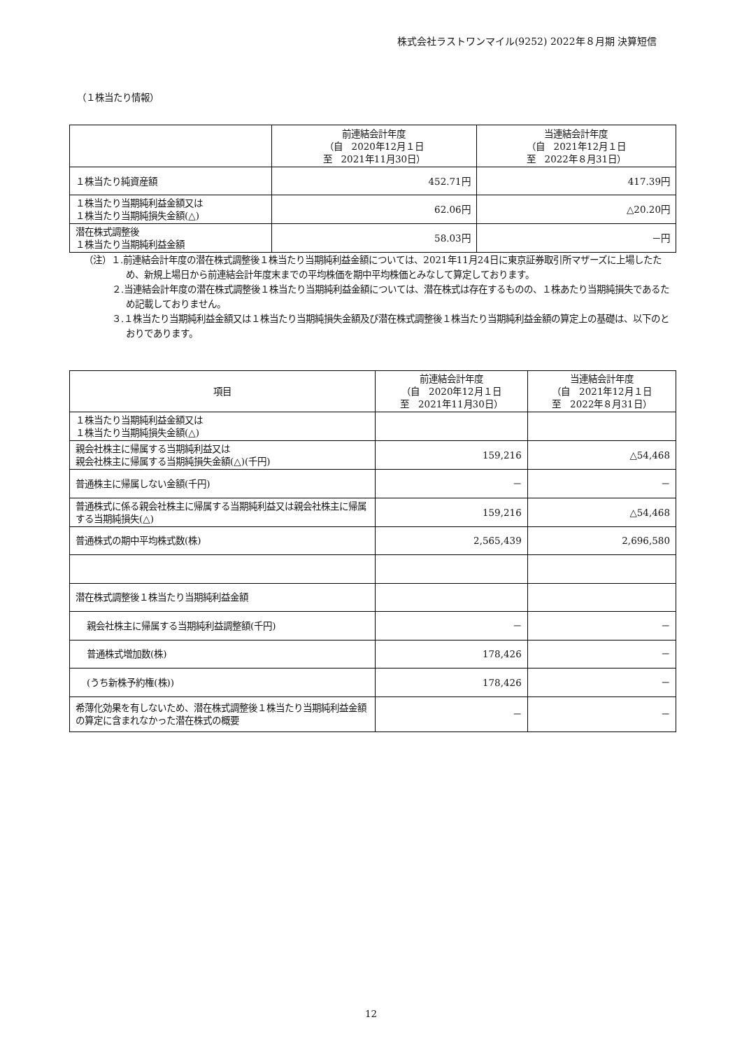株式会社ラストワンマイル(9252) 2022年８月期 決算短信
（１株当たり情報）
| | 前連結会計年度 （自 2020年12月１日 至 2021年11月30日） | 当連結会計年度 （自 2021年12月１日 至 2022年８月31日） |
| --- | --- | --- |
| １株当たり純資産額 | 452.71円 | 417.39円 |
| １株当たり当期純利益金額又は １株当たり当期純損失金額(△) | 62.06円 | △20.20円 |
| 潜在株式調整後 １株当たり当期純利益金額 | 58.03円 | －円 |
（注）１.前連結会計年度の潜在株式調整後１株当たり当期純利益金額については、2021年11月24日に東京証券取引所マザーズに上場したため、新規上場日から前連結会計年度末までの平均株価を期中平均株価とみなして算定しております。
２.当連結会計年度の潜在株式調整後１株当たり当期純利益金額については、潜在株式は存在するものの、１株あたり当期純損失であるため記載しておりません。
３.１株当たり当期純利益金額又は１株当たり当期純損失金額及び潜在株式調整後１株当たり当期純利益金額の算定上の基礎は、以下のとおりであります。
| 項目 | 前連結会計年度 （自 2020年12月１日 至 2021年11月30日） | 当連結会計年度 （自 2021年12月１日 至 2022年８月31日） |
| --- | --- | --- |
| １株当たり当期純利益金額又は １株当たり当期純損失金額(△) | | |
| 親会社株主に帰属する当期純利益又は 親会社株主に帰属する当期純損失金額(△)(千円) | 159,216 | △54,468 |
| 普通株主に帰属しない金額(千円) | － | － |
| 普通株式に係る親会社株主に帰属する当期純利益又は親会社株主に帰属する当期純損失(△) | 159,216 | △54,468 |
| 普通株式の期中平均株式数(株) | 2,565,439 | 2,696,580 |
| 潜在株式調整後１株当たり当期純利益金額 | | |
| 親会社株主に帰属する当期純利益調整額(千円) | － | － |
| 普通株式増加数(株) | 178,426 | － |
| (うち新株予約権(株)) | 178,426 | － |
| 希薄化効果を有しないため、潜在株式調整後１株当たり当期純利益金額の算定に含まれなかった潜在株式の概要 | － | － |
12